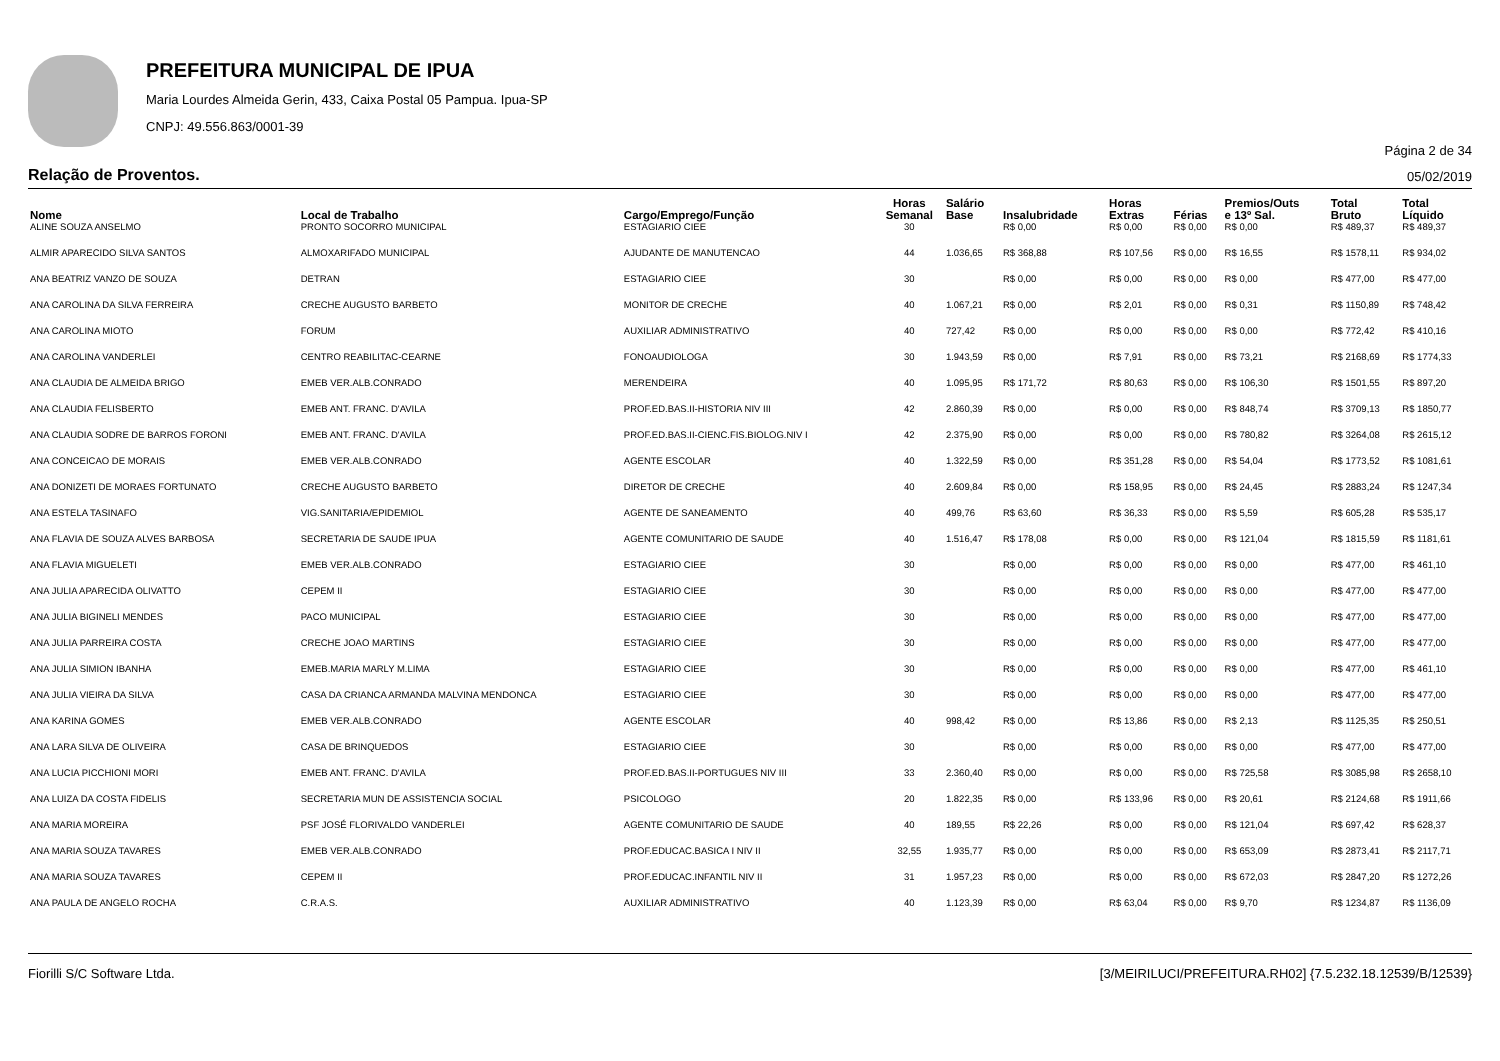PREFEITURA MUNICIPAL DE IPUA
Maria Lourdes Almeida Gerin, 433, Caixa Postal 05 Pampua. Ipua-SP
CNPJ: 49.556.863/0001-39
Página 2 de 34
Relação de Proventos. 05/02/2019
| Nome | Local de Trabalho | Cargo/Emprego/Função | Horas Semanal | Salário Base | Insalubridade | Horas Extras | Férias | Premios/Outs e 13º Sal. | Total Bruto | Total Líquido |
| --- | --- | --- | --- | --- | --- | --- | --- | --- | --- | --- |
| ALINE SOUZA ANSELMO | PRONTO SOCORRO MUNICIPAL | ESTAGIARIO CIEE | 30 | | R$ 0,00 | R$ 0,00 | R$ 0,00 | R$ 0,00 | R$ 489,37 | R$ 489,37 |
| ALMIR APARECIDO SILVA SANTOS | ALMOXARIFADO MUNICIPAL | AJUDANTE DE MANUTENCAO | 44 | 1.036,65 | R$ 368,88 | R$ 107,56 | R$ 0,00 | R$ 16,55 | R$ 1578,11 | R$ 934,02 |
| ANA BEATRIZ VANZO DE SOUZA | DETRAN | ESTAGIARIO CIEE | 30 | | R$ 0,00 | R$ 0,00 | R$ 0,00 | R$ 0,00 | R$ 477,00 | R$ 477,00 |
| ANA CAROLINA DA SILVA FERREIRA | CRECHE AUGUSTO BARBETO | MONITOR DE CRECHE | 40 | 1.067,21 | R$ 0,00 | R$ 2,01 | R$ 0,00 | R$ 0,31 | R$ 1150,89 | R$ 748,42 |
| ANA CAROLINA MIOTO | FORUM | AUXILIAR ADMINISTRATIVO | 40 | 727,42 | R$ 0,00 | R$ 0,00 | R$ 0,00 | R$ 0,00 | R$ 772,42 | R$ 410,16 |
| ANA CAROLINA VANDERLEI | CENTRO REABILITAC-CEARNE | FONOAUDIOLOGA | 30 | 1.943,59 | R$ 0,00 | R$ 7,91 | R$ 0,00 | R$ 73,21 | R$ 2168,69 | R$ 1774,33 |
| ANA CLAUDIA DE ALMEIDA BRIGO | EMEB VER.ALB.CONRADO | MERENDEIRA | 40 | 1.095,95 | R$ 171,72 | R$ 80,63 | R$ 0,00 | R$ 106,30 | R$ 1501,55 | R$ 897,20 |
| ANA CLAUDIA FELISBERTO | EMEB ANT. FRANC. D'AVILA | PROF.ED.BAS.II-HISTORIA NIV III | 42 | 2.860,39 | R$ 0,00 | R$ 0,00 | R$ 0,00 | R$ 848,74 | R$ 3709,13 | R$ 1850,77 |
| ANA CLAUDIA SODRE DE BARROS FORONI | EMEB ANT. FRANC. D'AVILA | PROF.ED.BAS.II-CIENC.FIS.BIOLOG.NIV I | 42 | 2.375,90 | R$ 0,00 | R$ 0,00 | R$ 0,00 | R$ 780,82 | R$ 3264,08 | R$ 2615,12 |
| ANA CONCEICAO DE MORAIS | EMEB VER.ALB.CONRADO | AGENTE ESCOLAR | 40 | 1.322,59 | R$ 0,00 | R$ 351,28 | R$ 0,00 | R$ 54,04 | R$ 1773,52 | R$ 1081,61 |
| ANA DONIZETI DE MORAES FORTUNATO | CRECHE AUGUSTO BARBETO | DIRETOR DE CRECHE | 40 | 2.609,84 | R$ 0,00 | R$ 158,95 | R$ 0,00 | R$ 24,45 | R$ 2883,24 | R$ 1247,34 |
| ANA ESTELA TASINAFO | VIG.SANITARIA/EPIDEMIOL | AGENTE DE SANEAMENTO | 40 | 499,76 | R$ 63,60 | R$ 36,33 | R$ 0,00 | R$ 5,59 | R$ 605,28 | R$ 535,17 |
| ANA FLAVIA DE SOUZA ALVES BARBOSA | SECRETARIA DE SAUDE IPUA | AGENTE COMUNITARIO DE SAUDE | 40 | 1.516,47 | R$ 178,08 | R$ 0,00 | R$ 0,00 | R$ 121,04 | R$ 1815,59 | R$ 1181,61 |
| ANA FLAVIA MIGUELETI | EMEB VER.ALB.CONRADO | ESTAGIARIO CIEE | 30 | | R$ 0,00 | R$ 0,00 | R$ 0,00 | R$ 0,00 | R$ 477,00 | R$ 461,10 |
| ANA JULIA APARECIDA OLIVATTO | CEPEM II | ESTAGIARIO CIEE | 30 | | R$ 0,00 | R$ 0,00 | R$ 0,00 | R$ 0,00 | R$ 477,00 | R$ 477,00 |
| ANA JULIA BIGINELI MENDES | PACO MUNICIPAL | ESTAGIARIO CIEE | 30 | | R$ 0,00 | R$ 0,00 | R$ 0,00 | R$ 0,00 | R$ 477,00 | R$ 477,00 |
| ANA JULIA PARREIRA COSTA | CRECHE JOAO MARTINS | ESTAGIARIO CIEE | 30 | | R$ 0,00 | R$ 0,00 | R$ 0,00 | R$ 0,00 | R$ 477,00 | R$ 477,00 |
| ANA JULIA SIMION IBANHA | EMEB.MARIA MARLY M.LIMA | ESTAGIARIO CIEE | 30 | | R$ 0,00 | R$ 0,00 | R$ 0,00 | R$ 0,00 | R$ 477,00 | R$ 461,10 |
| ANA JULIA VIEIRA DA SILVA | CASA DA CRIANCA ARMANDA MALVINA MENDONCA | ESTAGIARIO CIEE | 30 | | R$ 0,00 | R$ 0,00 | R$ 0,00 | R$ 0,00 | R$ 477,00 | R$ 477,00 |
| ANA KARINA GOMES | EMEB VER.ALB.CONRADO | AGENTE ESCOLAR | 40 | 998,42 | R$ 0,00 | R$ 13,86 | R$ 0,00 | R$ 2,13 | R$ 1125,35 | R$ 250,51 |
| ANA LARA SILVA DE OLIVEIRA | CASA DE BRINQUEDOS | ESTAGIARIO CIEE | 30 | | R$ 0,00 | R$ 0,00 | R$ 0,00 | R$ 0,00 | R$ 477,00 | R$ 477,00 |
| ANA LUCIA PICCHIONI MORI | EMEB ANT. FRANC. D'AVILA | PROF.ED.BAS.II-PORTUGUES NIV III | 33 | 2.360,40 | R$ 0,00 | R$ 0,00 | R$ 0,00 | R$ 725,58 | R$ 3085,98 | R$ 2658,10 |
| ANA LUIZA DA COSTA FIDELIS | SECRETARIA MUN DE ASSISTENCIA SOCIAL | PSICOLOGO | 20 | 1.822,35 | R$ 0,00 | R$ 133,96 | R$ 0,00 | R$ 20,61 | R$ 2124,68 | R$ 1911,66 |
| ANA MARIA MOREIRA | PSF JOSÉ FLORIVALDO VANDERLEI | AGENTE COMUNITARIO DE SAUDE | 40 | 189,55 | R$ 22,26 | R$ 0,00 | R$ 0,00 | R$ 121,04 | R$ 697,42 | R$ 628,37 |
| ANA MARIA SOUZA TAVARES | EMEB VER.ALB.CONRADO | PROF.EDUCAC.BASICA I NIV II | 32,55 | 1.935,77 | R$ 0,00 | R$ 0,00 | R$ 0,00 | R$ 653,09 | R$ 2873,41 | R$ 2117,71 |
| ANA MARIA SOUZA TAVARES | CEPEM II | PROF.EDUCAC.INFANTIL NIV II | 31 | 1.957,23 | R$ 0,00 | R$ 0,00 | R$ 0,00 | R$ 672,03 | R$ 2847,20 | R$ 1272,26 |
| ANA PAULA DE ANGELO ROCHA | C.R.A.S. | AUXILIAR ADMINISTRATIVO | 40 | 1.123,39 | R$ 0,00 | R$ 63,04 | R$ 0,00 | R$ 9,70 | R$ 1234,87 | R$ 1136,09 |
Fiorilli S/C Software Ltda. [3/MEIRILUCI/PREFEITURA.RH02] {7.5.232.18.12539/B/12539}